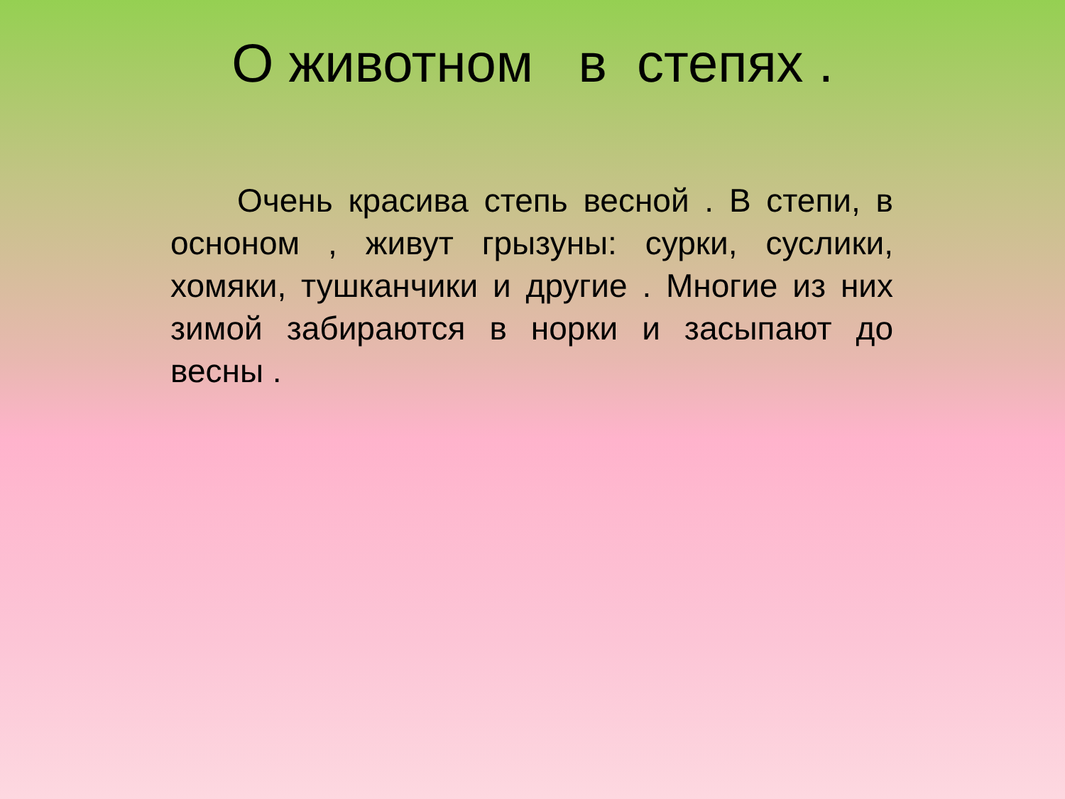О животном в степях .
Очень красива степь весной . В степи, в осноном , живут грызуны: сурки, суслики, хомяки, тушканчики и другие . Многие из них зимой забираются в норки и засыпают до весны .